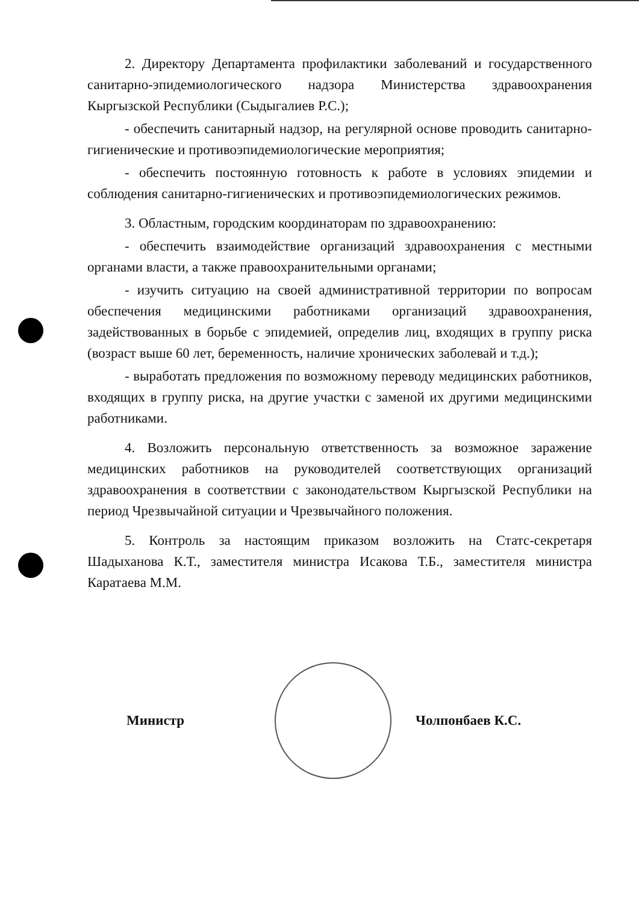2. Директору Департамента профилактики заболеваний и государственного санитарно-эпидемиологического надзора Министерства здравоохранения Кыргызской Республики (Сыдыгалиев Р.С.);
- обеспечить санитарный надзор, на регулярной основе проводить санитарно-гигиенические и противоэпидемиологические мероприятия;
- обеспечить постоянную готовность к работе в условиях эпидемии и соблюдения санитарно-гигиенических и противоэпидемиологических режимов.
3. Областным, городским координаторам по здравоохранению:
- обеспечить взаимодействие организаций здравоохранения с местными органами власти, а также правоохранительными органами;
- изучить ситуацию на своей административной территории по вопросам обеспечения медицинскими работниками организаций здравоохранения, задействованных в борьбе с эпидемией, определив лиц, входящих в группу риска (возраст выше 60 лет, беременность, наличие хронических заболевай и т.д.);
- выработать предложения по возможному переводу медицинских работников, входящих в группу риска, на другие участки с заменой их другими медицинскими работниками.
4. Возложить персональную ответственность за возможное заражение медицинских работников на руководителей соответствующих организаций здравоохранения в соответствии с законодательством Кыргызской Республики на период Чрезвычайной ситуации и Чрезвычайного положения.
5. Контроль за настоящим приказом возложить на Статс-секретаря Шадыханова К.Т., заместителя министра Исакова Т.Б., заместителя министра Каратаева М.М.
Министр Чолпонбаев К.С.